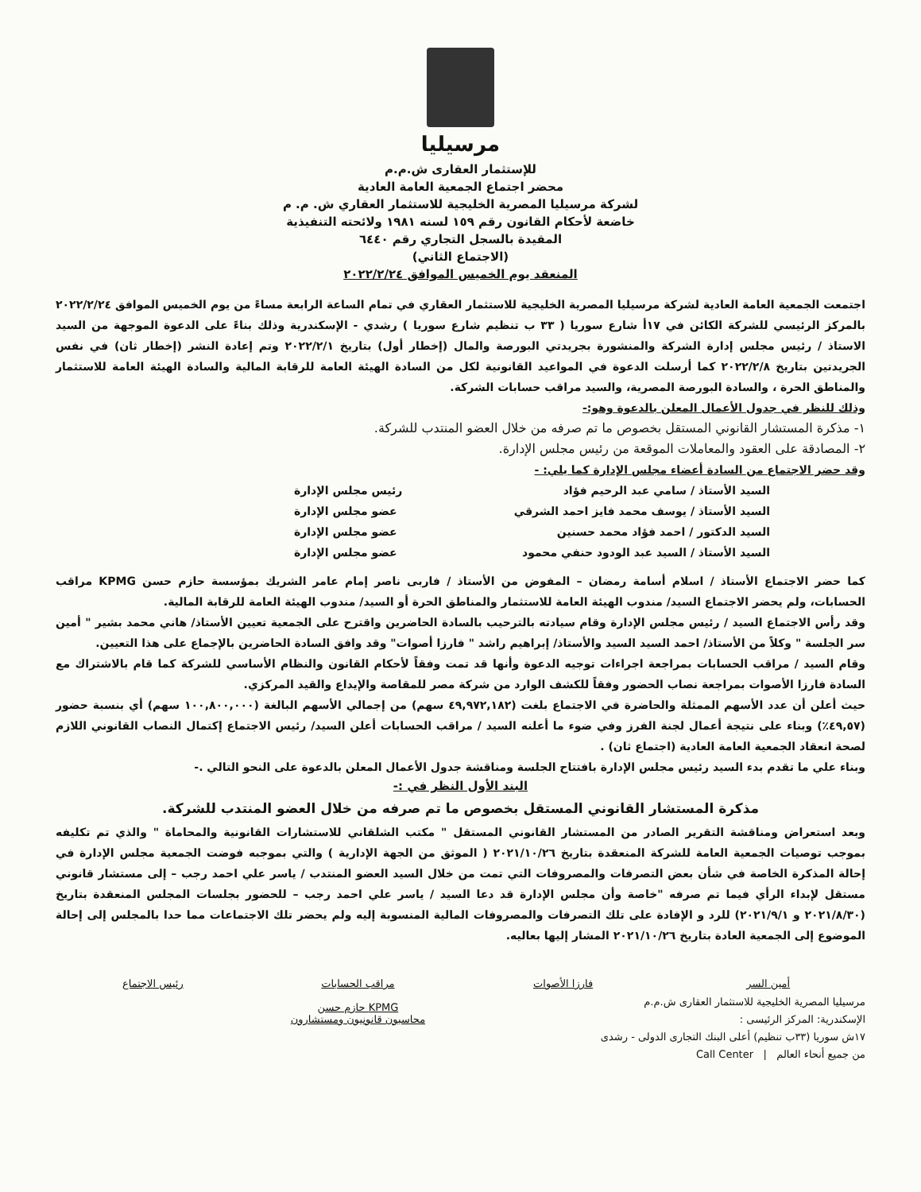مرسيليا
للإستثمار العقارى ش.م.م
محضر اجتماع الجمعية العامة العادية
لشركة مرسيليا المصرية الخليجية للاستثمار العقاري ش. م. م
خاضعة لأحكام القانون رقم ١٥٩ لسنه ١٩٨١ ولائحته التنفيذية
المقيدة بالسجل التجاري رقم ٦٤٤٠
(الاجتماع الثاني)
المنعقد يوم الخميس الموافق ٢٠٢٢/٢/٢٤
اجتمعت الجمعية العامة العادية لشركة مرسيليا المصرية الخليجية للاستثمار العقاري في تمام الساعة الرابعة مساءً من يوم الخميس الموافق ٢٠٢٢/٢/٢٤ بالمركز الرئيسي للشركة الكائن في ١٧أ شارع سوريا ( ٣٣ ب تنظيم شارع سوريا ) رشدي - الإسكندرية وذلك بناءً على الدعوة الموجهة من السيد الاستاذ / رئيس مجلس إدارة الشركة والمنشورة بجريدتي البورصة والمال (إخطار أول) بتاريخ ٢٠٢٢/٢/١ وتم إعادة النشر (إخطار ثان) في نفس الجريدتين بتاريخ ٢٠٢٢/٢/٨ كما أرسلت الدعوة في المواعيد القانونية لكل من السادة الهيئة العامة للرقابة المالية والسادة الهيئة العامة للاستثمار والمناطق الحرة ، والسادة البورصة المصرية، والسيد مراقب حسابات الشركة.
وذلك للنظر في جدول الأعمال المعلن بالدعوة وهو:-
١- مذكرة المستشار القانوني المستقل بخصوص ما تم صرفه من خلال العضو المنتدب للشركة.
٢- المصادقة على العقود والمعاملات الموقعة من رئيس مجلس الإدارة.
وقد حضر الاجتماع من السادة أعضاء مجلس الإدارة كما يلي: -
السيد الأستاذ / سامي عبد الرحيم فؤاد رئيس مجلس الإدارة
السيد الأستاذ / يوسف محمد فايز احمد الشرقي عضو مجلس الإدارة
السيد الدكتور / احمد فؤاد محمد حسنين عضو مجلس الإدارة
السيد الأستاذ / السيد عبد الودود حنفي محمود عضو مجلس الإدارة
كما حضر الاجتماع الأستاذ / اسلام أسامة رمضان – المفوض من الأستاذ / فاربى ناصر إمام عامر الشريك بمؤسسة حازم حسن KPMG مراقب الحسابات، ولم يحضر الاجتماع السيد/ مندوب الهيئة العامة للاستثمار والمناطق الحرة أو السيد/ مندوب الهيئة العامة للرقابة المالية.
وقد رأس الاجتماع السيد / رئيس مجلس الإدارة وقام سيادته بالترحيب بالسادة الحاضرين واقترح على الجمعية تعيين الأستاذ/ هاني محمد بشير " أمين سر الجلسة " وكلاً من الأستاذ/ احمد السيد السيد والأستاذ/ إبراهيم راشد " فارزا أصوات" وقد وافق السادة الحاضرين بالإجماع على هذا التعيين.
وقام السيد / مراقب الحسابات بمراجعة اجراءات توجيه الدعوة وأنها قد تمت وفقاً لأحكام القانون والنظام الأساسي للشركة كما قام بالاشتراك مع السادة فارزا الأصوات بمراجعة نصاب الحضور وفقاً للكشف الوارد من شركة مصر للمقاصة والإيداع والقيد المركزي.
حيث أعلن أن عدد الأسهم الممثلة والحاضرة في الاجتماع بلغت (٤٩,٩٧٢,١٨٢ سهم) من إجمالي الأسهم البالغة (١٠٠,٨٠٠,٠٠٠ سهم) أي بنسبة حضور (٤٩,٥٧٪) وبناء على نتيجة أعمال لجنة الفرز وفي ضوء ما أعلنه السيد / مراقب الحسابات أعلن السيد/ رئيس الاجتماع إكتمال النصاب القانوني اللازم لصحة انعقاد الجمعية العامة العادية (اجتماع ثان) .
وبناء علي ما تقدم بدء السيد رئيس مجلس الإدارة بافتتاح الجلسة ومناقشة جدول الأعمال المعلن بالدعوة على النحو التالي .-
البند الأول النظر في :-
مذكرة المستشار القانوني المستقل بخصوص ما تم صرفه من خلال العضو المنتدب للشركة.
وبعد استعراض ومناقشة التقرير الصادر من المستشار القانوني المستقل " مكتب الشلقاني للاستشارات القانونية والمحاماة " والذي تم تكليفه بموجب توصيات الجمعية العامة للشركة المنعقدة بتاريخ ٢٠٢١/١٠/٢٦ ( الموثق من الجهة الإدارية ) والتي بموجبه فوضت الجمعية مجلس الإدارة في إحالة المذكرة الخاصة في شأن بعض التصرفات والمصروفات التي تمت من خلال السيد العضو المنتدب / ياسر علي احمد رجب – إلى مستشار قانوني مستقل لإبداء الرأي فيما تم صرفه "خاصة وأن مجلس الإدارة قد دعا السيد / ياسر علي احمد رجب – للحضور بجلسات المجلس المنعقدة بتاريخ (٢٠٢١/٨/٣٠ و ٢٠٢١/٩/١) للرد و الإفادة على تلك التصرفات والمصروفات المالية المنسوبة إليه ولم يحضر تلك الاجتماعات مما حدا بالمجلس إلى إحالة الموضوع إلى الجمعية العادة بتاريخ ٢٠٢١/١٠/٢٦ المشار إليها بعاليه.
أمين السر فارزا الأصوات مراقب الحسابات
KPMG حازم حسن
محاسبون قانونيون ومستشارون
رئيس الاجتماع
مرسيليا المصرية الخليجية للاستثمار العقارى ش.م.م
الإسكندرية: المركز الرئيسى :
١٧ش سوريا (٣٣ب تنظيم) أعلى البنك التجارى الدولى - رشدى
من جميع أنحاء العالم | Call Center